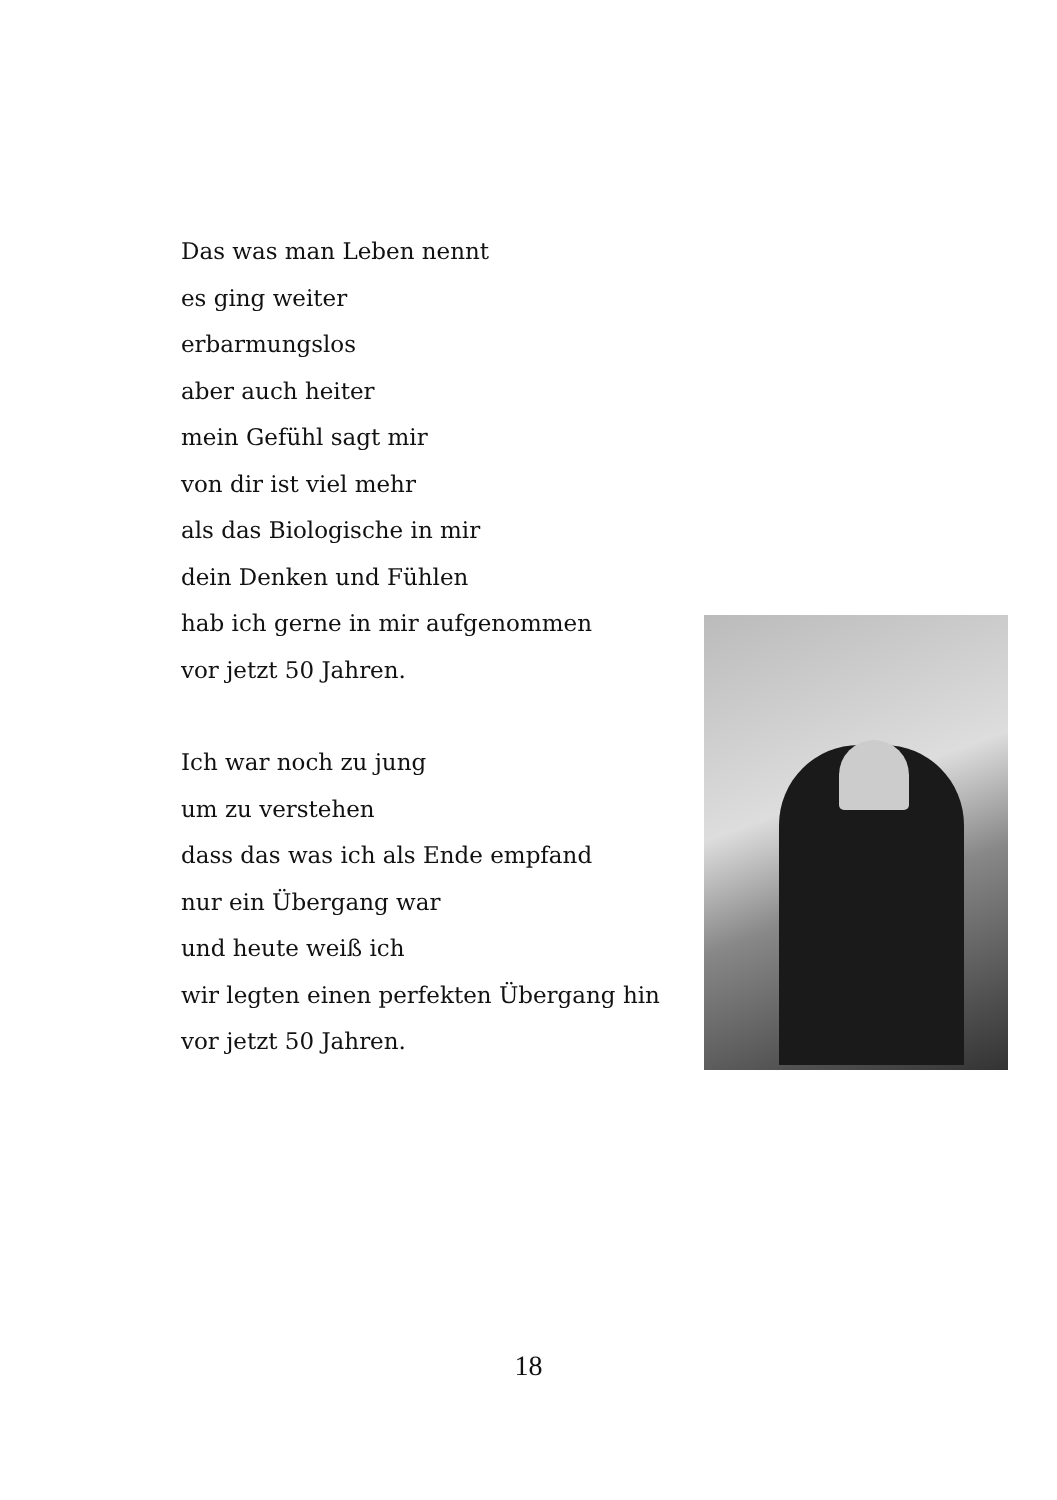Das was man Leben nennt
es ging weiter
erbarmungslos
aber auch heiter
mein Gefühl sagt mir
von dir ist viel mehr
als das Biologische in mir
dein Denken und Fühlen
hab ich gerne in mir aufgenommen
vor jetzt 50 Jahren.
Ich war noch zu jung
um zu verstehen
dass das was ich als Ende empfand
nur ein Übergang war
und heute weiß ich
wir legten einen perfekten Übergang hin
vor jetzt 50 Jahren.
18